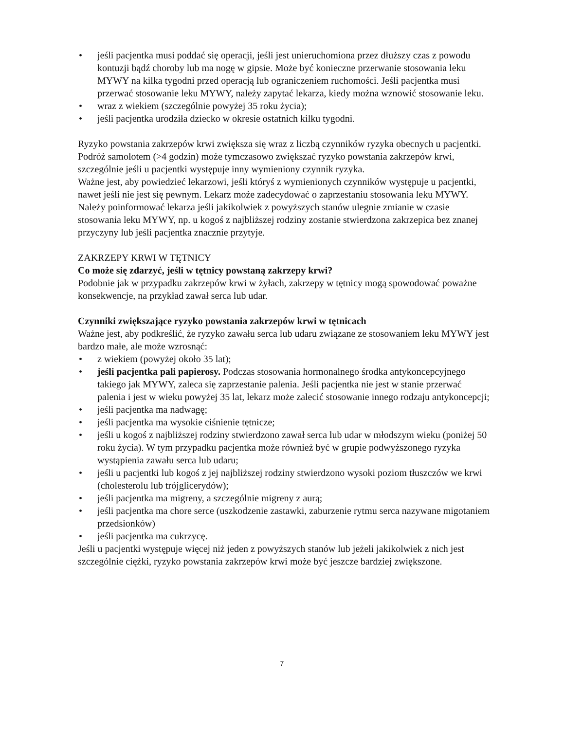• jeśli pacjentka musi poddać się operacji, jeśli jest unieruchomiona przez dłuższy czas z powodu kontuzji bądź choroby lub ma nogę w gipsie. Może być konieczne przerwanie stosowania leku MYWY na kilka tygodni przed operacją lub ograniczeniem ruchomości. Jeśli pacjentka musi przerwać stosowanie leku MYWY, należy zapytać lekarza, kiedy można wznowić stosowanie leku.
• wraz z wiekiem (szczególnie powyżej 35 roku życia);
• jeśli pacjentka urodziła dziecko w okresie ostatnich kilku tygodni.
Ryzyko powstania zakrzepów krwi zwiększa się wraz z liczbą czynników ryzyka obecnych u pacjentki.
Podróż samolotem (>4 godzin) może tymczasowo zwiększać ryzyko powstania zakrzepów krwi, szczególnie jeśli u pacjentki występuje inny wymieniony czynnik ryzyka.
Ważne jest, aby powiedzieć lekarzowi, jeśli któryś z wymienionych czynników występuje u pacjentki, nawet jeśli nie jest się pewnym. Lekarz może zadecydować o zaprzestaniu stosowania leku MYWY.
Należy poinformować lekarza jeśli jakikolwiek z powyższych stanów ulegnie zmianie w czasie stosowania leku MYWY, np. u kogoś z najbliższej rodziny zostanie stwierdzona zakrzepica bez znanej przyczyny lub jeśli pacjentka znacznie przytyje.
ZAKRZEPY KRWI W TĘTNICY
Co może się zdarzyć, jeśli w tętnicy powstaną zakrzepy krwi?
Podobnie jak w przypadku zakrzepów krwi w żyłach, zakrzepy w tętnicy mogą spowodować poważne konsekwencje, na przykład zawał serca lub udar.
Czynniki zwiększające ryzyko powstania zakrzepów krwi w tętnicach
Ważne jest, aby podkreślić, że ryzyko zawału serca lub udaru związane ze stosowaniem leku MYWY jest bardzo małe, ale może wzrosnąć:
• z wiekiem (powyżej około 35 lat);
• jeśli pacjentka pali papierosy. Podczas stosowania hormonalnego środka antykoncepcyjnego takiego jak MYWY, zaleca się zaprzestanie palenia. Jeśli pacjentka nie jest w stanie przerwać palenia i jest w wieku powyżej 35 lat, lekarz może zalecić stosowanie innego rodzaju antykoncepcji;
• jeśli pacjentka ma nadwagę;
• jeśli pacjentka ma wysokie ciśnienie tętnicze;
• jeśli u kogoś z najbliższej rodziny stwierdzono zawał serca lub udar w młodszym wieku (poniżej 50 roku życia). W tym przypadku pacjentka może również być w grupie podwyższonego ryzyka wystąpienia zawału serca lub udaru;
• jeśli u pacjentki lub kogoś z jej najbliższej rodziny stwierdzono wysoki poziom tłuszczów we krwi (cholesterolu lub trójglicerydów);
• jeśli pacjentka ma migreny, a szczególnie migreny z aurą;
• jeśli pacjentka ma chore serce (uszkodzenie zastawki, zaburzenie rytmu serca nazywane migotaniem przedsionków)
• jeśli pacjentka ma cukrzycę.
Jeśli u pacjentki występuje więcej niż jeden z powyższych stanów lub jeżeli jakikolwiek z nich jest szczególnie ciężki, ryzyko powstania zakrzepów krwi może być jeszcze bardziej zwiększone.
7